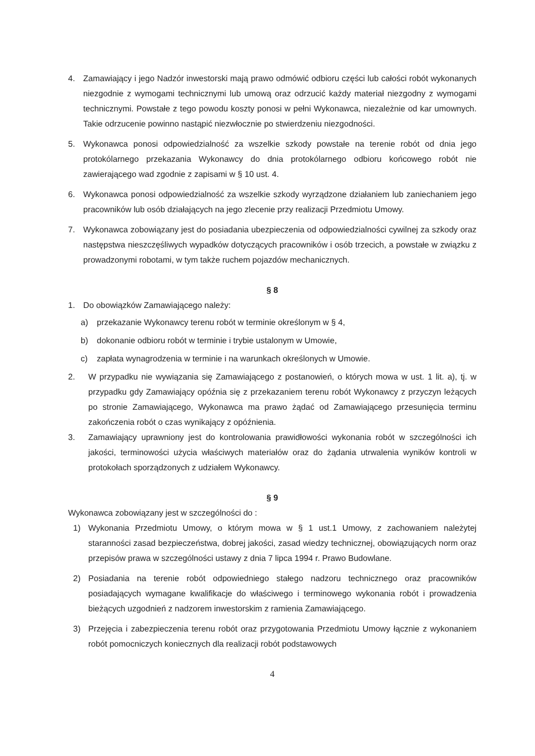4. Zamawiający i jego Nadzór inwestorski mają prawo odmówić odbioru części lub całości robót wykonanych niezgodnie z wymogami technicznymi lub umową oraz odrzucić każdy materiał niezgodny z wymogami technicznymi. Powstałe z tego powodu koszty ponosi w pełni Wykonawca, niezależnie od kar umownych. Takie odrzucenie powinno nastąpić niezwłocznie po stwierdzeniu niezgodności.
5. Wykonawca ponosi odpowiedzialność za wszelkie szkody powstałe na terenie robót od dnia jego protokólarnego przekazania Wykonawcy do dnia protokólarnego odbioru końcowego robót nie zawierającego wad zgodnie z zapisami w § 10 ust. 4.
6. Wykonawca ponosi odpowiedzialność za wszelkie szkody wyrządzone działaniem lub zaniechaniem jego pracowników lub osób działających na jego zlecenie przy realizacji Przedmiotu Umowy.
7. Wykonawca zobowiązany jest do posiadania ubezpieczenia od odpowiedzialności cywilnej za szkody oraz następstwa nieszczęśliwych wypadków dotyczących pracowników i osób trzecich, a powstałe w związku z prowadzonymi robotami, w tym także ruchem pojazdów mechanicznych.
§ 8
1. Do obowiązków Zamawiającego należy:
a) przekazanie Wykonawcy terenu robót w terminie określonym w § 4,
b) dokonanie odbioru robót w terminie i trybie ustalonym w Umowie,
c) zapłata wynagrodzenia w terminie i na warunkach określonych w Umowie.
2. W przypadku nie wywiązania się Zamawiającego z postanowień, o których mowa w ust. 1 lit. a), tj. w przypadku gdy Zamawiający opóźnia się z przekazaniem terenu robót Wykonawcy z przyczyn leżących po stronie Zamawiającego, Wykonawca ma prawo żądać od Zamawiającego przesunięcia terminu zakończenia robót o czas wynikający z opóźnienia.
3. Zamawiający uprawniony jest do kontrolowania prawidłowości wykonania robót w szczególności ich jakości, terminowości użycia właściwych materiałów oraz do żądania utrwalenia wyników kontroli w protokołach sporządzonych z udziałem Wykonawcy.
§ 9
Wykonawca zobowiązany jest w szczególności do :
1) Wykonania Przedmiotu Umowy, o którym mowa w § 1 ust.1 Umowy, z zachowaniem należytej staranności zasad bezpieczeństwa, dobrej jakości, zasad wiedzy technicznej, obowiązujących norm oraz przepisów prawa w szczególności ustawy z dnia 7 lipca 1994 r. Prawo Budowlane.
2) Posiadania na terenie robót odpowiedniego stałego nadzoru technicznego oraz pracowników posiadających wymagane kwalifikacje do właściwego i terminowego wykonania robót i prowadzenia bieżących uzgodnień z nadzorem inwestorskim z ramienia Zamawiającego.
3) Przejęcia i zabezpieczenia terenu robót oraz przygotowania Przedmiotu Umowy łącznie z wykonaniem robót pomocniczych koniecznych dla realizacji robót podstawowych
4